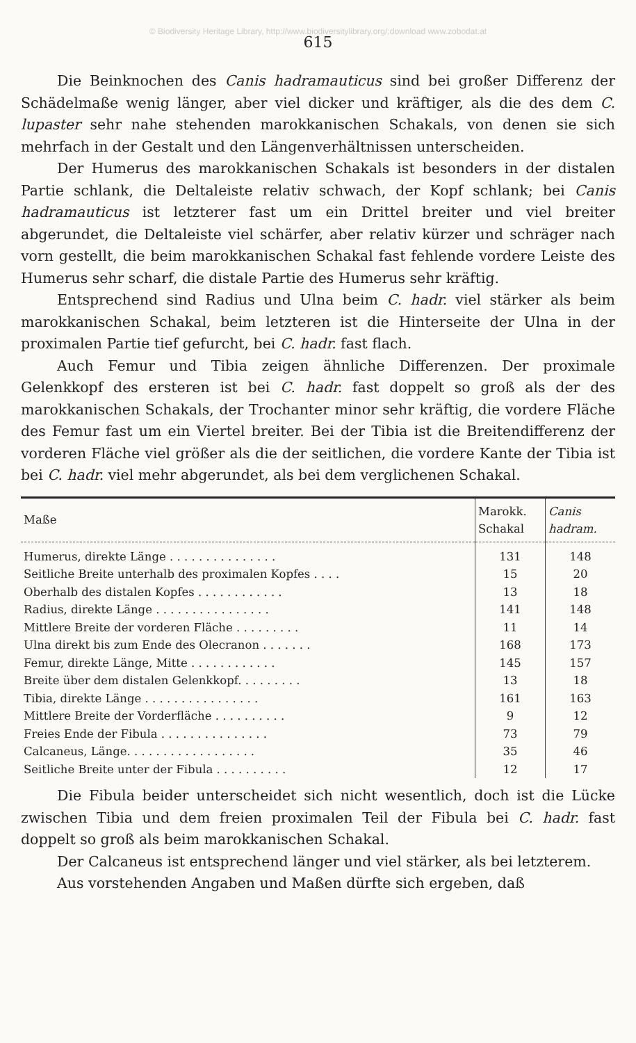© Biodiversity Heritage Library, http://www.biodiversitylibrary.org/;download www.zobodat.at
615
Die Beinknochen des Canis hadramauticus sind bei großer Differenz der Schädelmaße wenig länger, aber viel dicker und kräftiger, als die des dem C. lupaster sehr nahe stehenden marokkanischen Schakals, von denen sie sich mehrfach in der Gestalt und den Längenverhältnissen unterscheiden.
Der Humerus des marokkanischen Schakals ist besonders in der distalen Partie schlank, die Deltaleiste relativ schwach, der Kopf schlank; bei Canis hadramauticus ist letzterer fast um ein Drittel breiter und viel breiter abgerundet, die Deltaleiste viel schärfer, aber relativ kürzer und schräger nach vorn gestellt, die beim marokkanischen Schakal fast fehlende vordere Leiste des Humerus sehr scharf, die distale Partie des Humerus sehr kräftig.
Entsprechend sind Radius und Ulna beim C. hadr. viel stärker als beim marokkanischen Schakal, beim letzteren ist die Hinterseite der Ulna in der proximalen Partie tief gefurcht, bei C. hadr. fast flach.
Auch Femur und Tibia zeigen ähnliche Differenzen. Der proximale Gelenkkopf des ersteren ist bei C. hadr. fast doppelt so groß als der des marokkanischen Schakals, der Trochanter minor sehr kräftig, die vordere Fläche des Femur fast um ein Viertel breiter. Bei der Tibia ist die Breitendifferenz der vorderen Fläche viel größer als die der seitlichen, die vordere Kante der Tibia ist bei C. hadr. viel mehr abgerundet, als bei dem verglichenen Schakal.
| Maße | Marokk. Schakal | Canis hadram. |
| --- | --- | --- |
| Humerus, direkte Länge . . . . . . . . . . . . . . . | 131 | 148 |
| Seitliche Breite unterhalb des proximalen Kopfes . . . . | 15 | 20 |
| Oberhalb des distalen Kopfes . . . . . . . . . . . . | 13 | 18 |
| Radius, direkte Länge . . . . . . . . . . . . . . . . | 141 | 148 |
| Mittlere Breite der vorderen Fläche . . . . . . . . . | 11 | 14 |
| Ulna direkt bis zum Ende des Olecranon . . . . . . . | 168 | 173 |
| Femur, direkte Länge, Mitte . . . . . . . . . . . . | 145 | 157 |
| Breite über dem distalen Gelenkkopf. . . . . . . . . | 13 | 18 |
| Tibia, direkte Länge . . . . . . . . . . . . . . . . | 161 | 163 |
| Mittlere Breite der Vorderfläche . . . . . . . . . . | 9 | 12 |
| Freies Ende der Fibula . . . . . . . . . . . . . . . | 73 | 79 |
| Calcaneus, Länge. . . . . . . . . . . . . . . . . . | 35 | 46 |
| Seitliche Breite unter der Fibula . . . . . . . . . . | 12 | 17 |
Die Fibula beider unterscheidet sich nicht wesentlich, doch ist die Lücke zwischen Tibia und dem freien proximalen Teil der Fibula bei C. hadr. fast doppelt so groß als beim marokkanischen Schakal.
Der Calcaneus ist entsprechend länger und viel stärker, als bei letzterem.
Aus vorstehenden Angaben und Maßen dürfte sich ergeben, daß